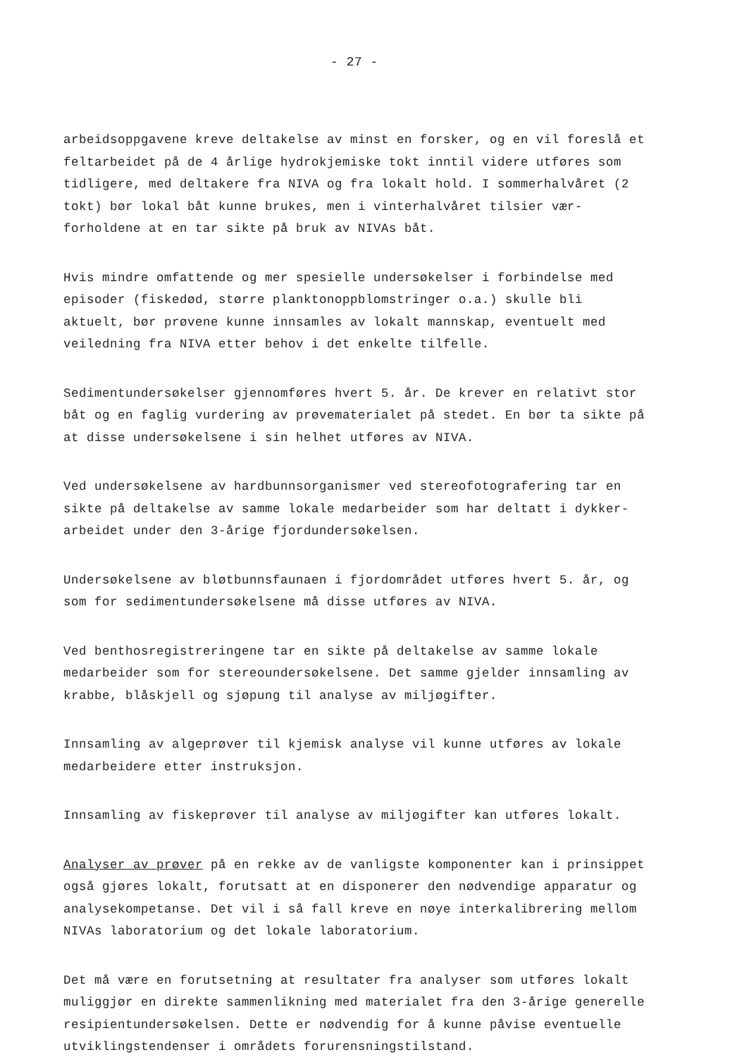- 27 -
arbeidsoppgavene kreve deltakelse av minst en forsker, og en vil foreslå et feltarbeidet på de 4 årlige hydrokjemiske tokt inntil videre utføres som tidligere, med deltakere fra NIVA og fra lokalt hold. I sommerhalvåret (2 tokt) bør lokal båt kunne brukes, men i vinterhalvåret tilsier vær-forholdene at en tar sikte på bruk av NIVAs båt.
Hvis mindre omfattende og mer spesielle undersøkelser i forbindelse med episoder (fiskedød, større planktonoppblomstringer o.a.) skulle bli aktuelt, bør prøvene kunne innsamles av lokalt mannskap, eventuelt med veiledning fra NIVA etter behov i det enkelte tilfelle.
Sedimentundersøkelser gjennomføres hvert 5. år. De krever en relativt stor båt og en faglig vurdering av prøvematerialet på stedet. En bør ta sikte på at disse undersøkelsene i sin helhet utføres av NIVA.
Ved undersøkelsene av hardbunnsorganismer ved stereofotografering tar en sikte på deltakelse av samme lokale medarbeider som har deltatt i dykker-arbeidet under den 3-årige fjordundersøkelsen.
Undersøkelsene av bløtbunnsfaunaen i fjordområdet utføres hvert 5. år, og som for sedimentundersøkelsene må disse utføres av NIVA.
Ved benthosregistreringene tar en sikte på deltakelse av samme lokale medarbeider som for stereoundersøkelsene. Det samme gjelder innsamling av krabbe, blåskjell og sjøpung til analyse av miljøgifter.
Innsamling av algeprøver til kjemisk analyse vil kunne utføres av lokale medarbeidere etter instruksjon.
Innsamling av fiskeprøver til analyse av miljøgifter kan utføres lokalt.
Analyser av prøver på en rekke av de vanligste komponenter kan i prinsippet også gjøres lokalt, forutsatt at en disponerer den nødvendige apparatur og analysekompetanse. Det vil i så fall kreve en nøye interkalibrering mellom NIVAs laboratorium og det lokale laboratorium.
Det må være en forutsetning at resultater fra analyser som utføres lokalt muliggjør en direkte sammenlikning med materialet fra den 3-årige generelle resipientundersøkelsen. Dette er nødvendig for å kunne påvise eventuelle utviklingstendenser i områdets forurensningstilstand.